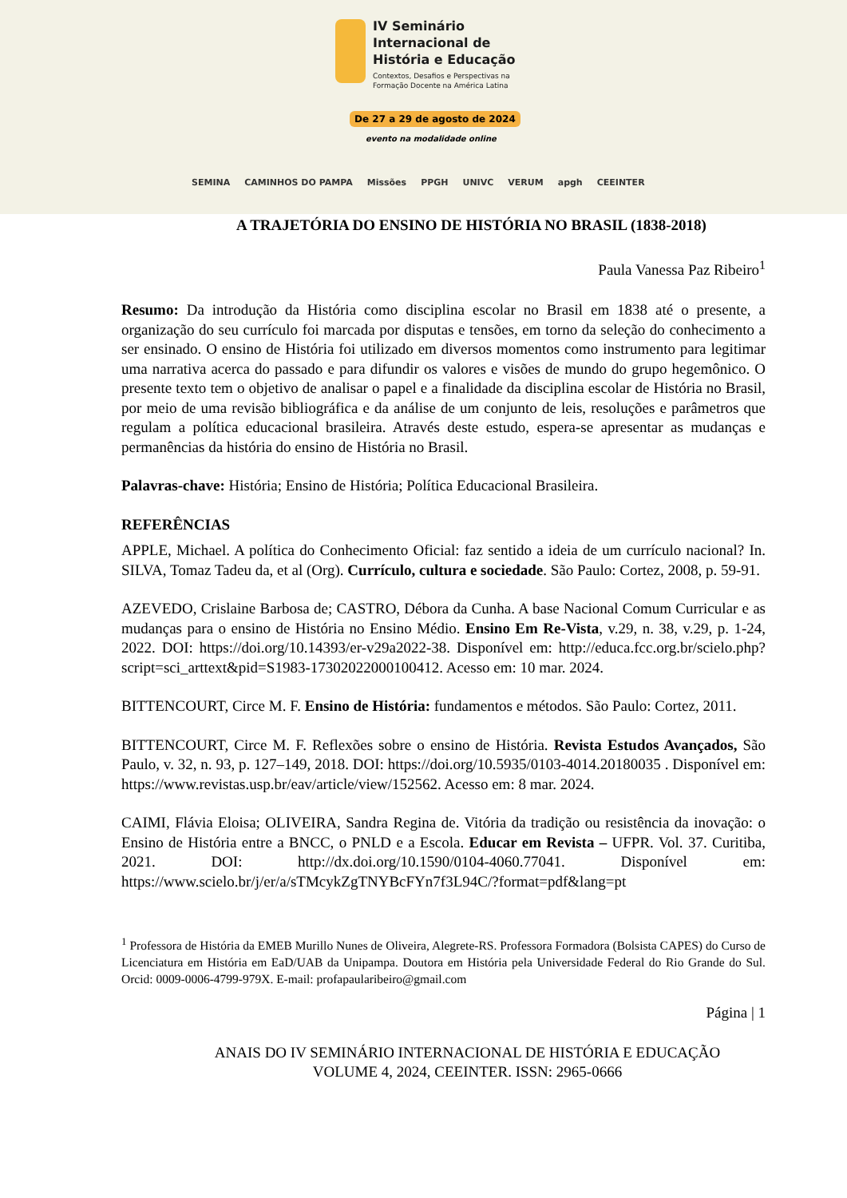IV Seminário
Internacional de
História e Educação
Contextos, Desafios e Perspectivas na
Formação Docente na América Latina
De 27 a 29 de agosto de 2024
evento na modalidade online
SEMINA CAMINHOS DO PAMPA Missões PPGH UNIVC VERUM apgh CEEINTER
A TRAJETÓRIA DO ENSINO DE HISTÓRIA NO BRASIL (1838-2018)
Paula Vanessa Paz Ribeiro<sup>1</sup>
Resumo: Da introdução da História como disciplina escolar no Brasil em 1838 até o presente, a organização do seu currículo foi marcada por disputas e tensões, em torno da seleção do conhecimento a ser ensinado. O ensino de História foi utilizado em diversos momentos como instrumento para legitimar uma narrativa acerca do passado e para difundir os valores e visões de mundo do grupo hegemônico. O presente texto tem o objetivo de analisar o papel e a finalidade da disciplina escolar de História no Brasil, por meio de uma revisão bibliográfica e da análise de um conjunto de leis, resoluções e parâmetros que regulam a política educacional brasileira. Através deste estudo, espera-se apresentar as mudanças e permanências da história do ensino de História no Brasil.
Palavras-chave: História; Ensino de História; Política Educacional Brasileira.
REFERÊNCIAS
APPLE, Michael. A política do Conhecimento Oficial: faz sentido a ideia de um currículo nacional? In. SILVA, Tomaz Tadeu da, et al (Org). Currículo, cultura e sociedade. São Paulo: Cortez, 2008, p. 59-91.
AZEVEDO, Crislaine Barbosa de; CASTRO, Débora da Cunha. A base Nacional Comum Curricular e as mudanças para o ensino de História no Ensino Médio. Ensino Em Re-Vista, v.29, n. 38, v.29, p. 1-24, 2022. DOI: https://doi.org/10.14393/er-v29a2022-38. Disponível em: http://educa.fcc.org.br/scielo.php?script=sci_arttext&pid=S1983-17302022000100412. Acesso em: 10 mar. 2024.
BITTENCOURT, Circe M. F. Ensino de História: fundamentos e métodos. São Paulo: Cortez, 2011.
BITTENCOURT, Circe M. F. Reflexões sobre o ensino de História. Revista Estudos Avançados, São Paulo, v. 32, n. 93, p. 127–149, 2018. DOI: https://doi.org/10.5935/0103-4014.20180035 . Disponível em: https://www.revistas.usp.br/eav/article/view/152562. Acesso em: 8 mar. 2024.
CAIMI, Flávia Eloisa; OLIVEIRA, Sandra Regina de. Vitória da tradição ou resistência da inovação: o Ensino de História entre a BNCC, o PNLD e a Escola. Educar em Revista – UFPR. Vol. 37. Curitiba, 2021. DOI: http://dx.doi.org/10.1590/0104-4060.77041. Disponível em: https://www.scielo.br/j/er/a/sTMcykZgTNYBcFYn7f3L94C/?format=pdf&lang=pt
<sup>1</sup> Professora de História da EMEB Murillo Nunes de Oliveira, Alegrete-RS. Professora Formadora (Bolsista CAPES) do Curso de Licenciatura em História em EaD/UAB da Unipampa. Doutora em História pela Universidade Federal do Rio Grande do Sul. Orcid: 0009-0006-4799-979X. E-mail: profapaularibeiro@gmail.com
Página | 1
ANAIS DO IV SEMINÁRIO INTERNACIONAL DE HISTÓRIA E EDUCAÇÃO
VOLUME 4, 2024, CEEINTER. ISSN: 2965-0666